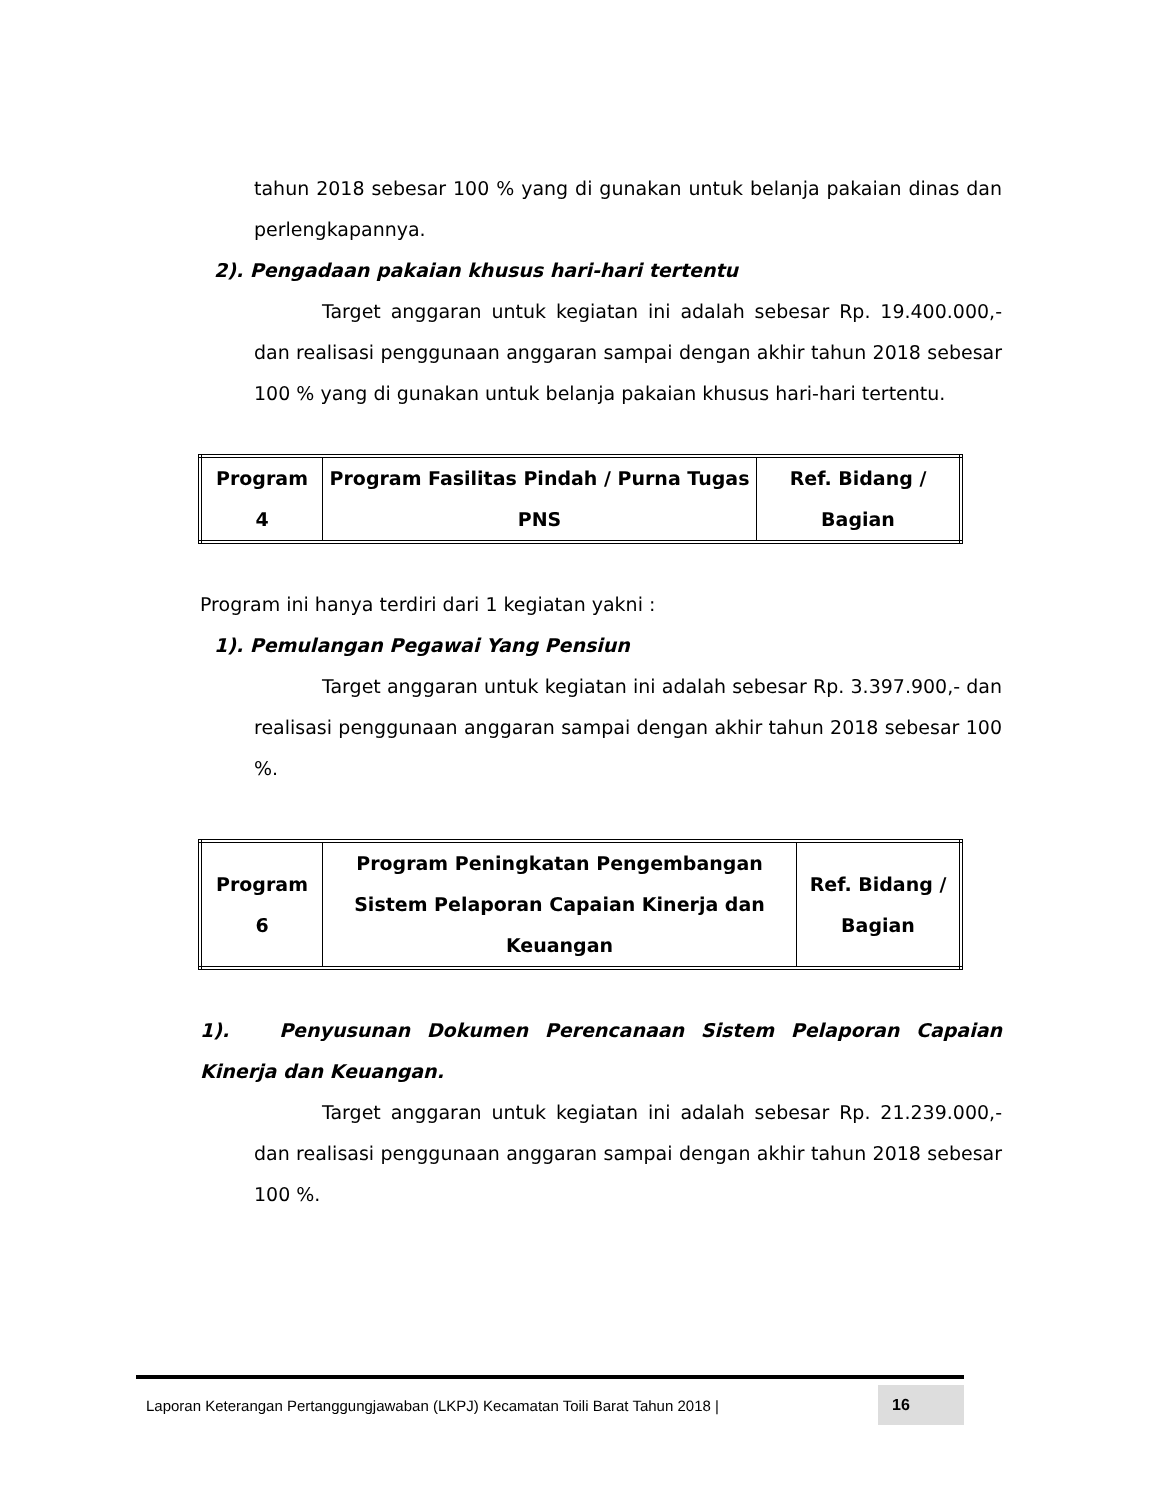tahun 2018 sebesar 100 % yang di gunakan untuk belanja pakaian dinas dan perlengkapannya.
2). Pengadaan pakaian khusus hari-hari tertentu
Target anggaran untuk kegiatan ini adalah sebesar Rp. 19.400.000,- dan realisasi penggunaan anggaran sampai dengan akhir tahun 2018 sebesar 100 % yang di gunakan untuk belanja pakaian khusus hari-hari tertentu.
| Program 4 | Program Fasilitas Pindah / Purna Tugas PNS | Ref. Bidang / Bagian |
Program ini hanya terdiri dari 1 kegiatan yakni :
1). Pemulangan Pegawai Yang Pensiun
Target anggaran untuk kegiatan ini adalah sebesar Rp. 3.397.900,- dan realisasi penggunaan anggaran sampai dengan akhir tahun 2018 sebesar 100 %.
| Program 6 | Program Peningkatan Pengembangan Sistem Pelaporan Capaian Kinerja dan Keuangan | Ref. Bidang / Bagian |
1). Penyusunan Dokumen Perencanaan Sistem Pelaporan Capaian Kinerja dan Keuangan.
Target anggaran untuk kegiatan ini adalah sebesar Rp. 21.239.000,- dan realisasi penggunaan anggaran sampai dengan akhir tahun 2018 sebesar 100 %.
Laporan Keterangan Pertanggungjawaban (LKPJ) Kecamatan Toili Barat Tahun 2018 | 16